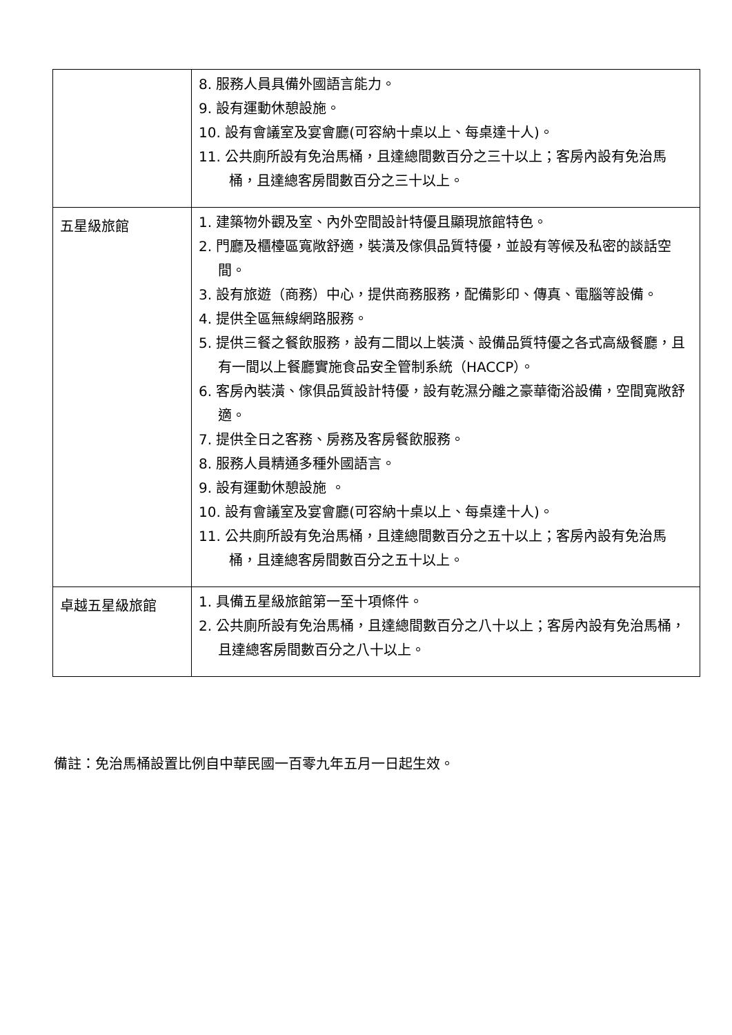| | 8. 服務人員具備外國語言能力。 9. 設有運動休憩設施。 10. 設有會議室及宴會廳(可容納十桌以上、每桌達十人)。 11. 公共廁所設有免治馬桶，且達總間數百分之三十以上；客房內設有免治馬桶，且達總客房間數百分之三十以上。 |
| 五星級旅館 | 1. 建築物外觀及室、內外空間設計特優且顯現旅館特色。 2. 門廳及櫃檯區寬敞舒適，裝潢及傢俱品質特優，並設有等候及私密的談話空間。 3. 設有旅遊（商務）中心，提供商務服務，配備影印、傳真、電腦等設備。 4. 提供全區無線網路服務。 5. 提供三餐之餐飲服務，設有二間以上裝潢、設備品質特優之各式高級餐廳，且有一間以上餐廳實施食品安全管制系統（HACCP）。 6. 客房內裝潢、傢俱品質設計特優，設有乾濕分離之豪華衛浴設備，空間寬敞舒適。 7. 提供全日之客務、房務及客房餐飲服務。 8. 服務人員精通多種外國語言。 9. 設有運動休憩設施 。 10. 設有會議室及宴會廳(可容納十桌以上、每桌達十人)。 11. 公共廁所設有免治馬桶，且達總間數百分之五十以上；客房內設有免治馬桶，且達總客房間數百分之五十以上。 |
| 卓越五星級旅館 | 1. 具備五星級旅館第一至十項條件。 2. 公共廁所設有免治馬桶，且達總間數百分之八十以上；客房內設有免治馬桶，且達總客房間數百分之八十以上。 |
備註：免治馬桶設置比例自中華民國一百零九年五月一日起生效。